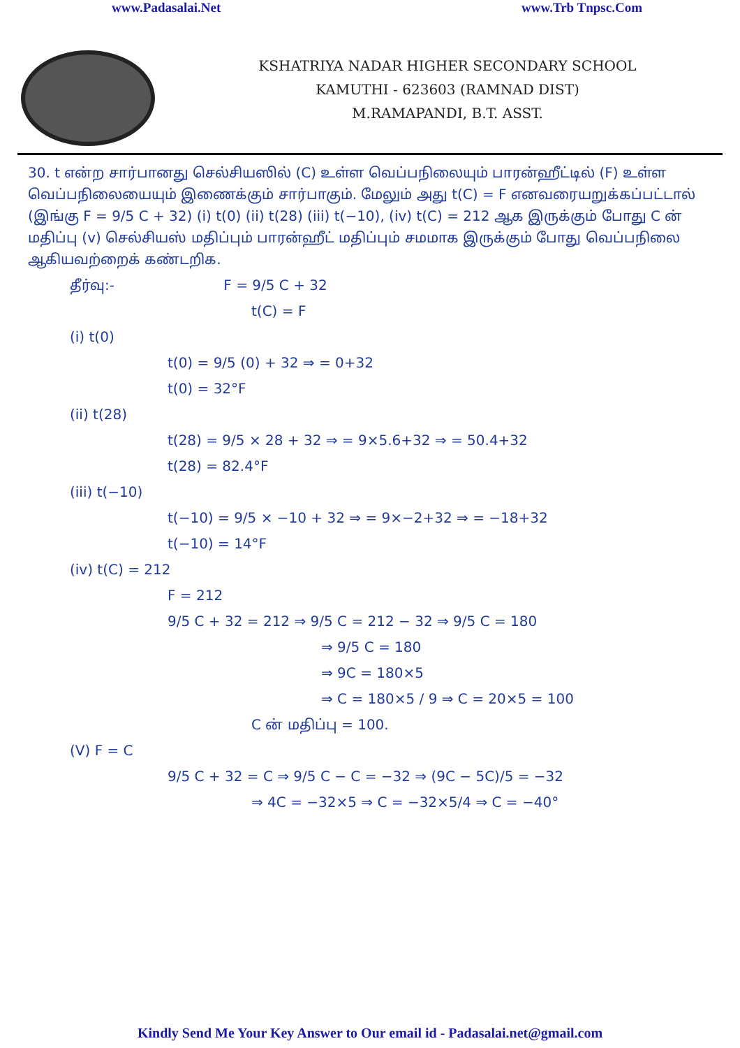www.Padasalai.Net www.Trb Tnpsc.Com
KSHATRIYA NADAR HIGHER SECONDARY SCHOOL
KAMUTHI - 623603 (RAMNAD DIST)
M.RAMAPANDI, B.T. ASST.
30. t என்ற சார்பானது செல்சியஸில் (C) உள்ள வெப்பநிலையும் பாரன்ஹீட்டில் (F) உள்ள வெப்பநிலையையும் இணைக்கும் சார்பாகும். மேலும் அது t(C) = F எனவரையறுக்கப்பட்டால் (இங்கு F = 9/5 C + 32) (i) t(0) (ii) t(28) (iii) t(−10), (iv) t(C) = 212 ஆக இருக்கும் போது C ன் மதிப்பு (v) செல்சியஸ் மதிப்பும் பாரன்ஹீட் மதிப்பும் சமமாக இருக்கும் போது வெப்பநிலை ஆகியவற்றைக் கண்டறிக.
தீர்வு:- F = 9/5 C + 32
t(C) = F
(i) t(0)
t(0) = 9/5 (0) + 32 ⇒ = 0+32
t(0) = 32°F
(ii) t(28)
t(28) = 9/5 × 28 + 32 ⇒ = 9×5.6+32 ⇒ = 50.4+32
t(28) = 82.4°F
(iii) t(−10)
t(−10) = 9/5 × −10 + 32 ⇒ = 9×−2+32 ⇒ = −18+32
t(−10) = 14°F
(iv) t(C) = 212
F = 212
9/5 C + 32 = 212 ⇒ 9/5 C = 212 − 32 ⇒ 9/5 C = 180
⇒ 9/5 C = 180
⇒ 9C = 180×5
⇒ C = 180×5 / 9 ⇒ C = 20×5 = 100
C ன் மதிப்பு = 100.
(V) F = C
9/5 C + 32 = C ⇒ 9/5 C − C = −32 ⇒ (9C − 5C)/5 = −32
⇒ 4C = −32×5 ⇒ C = −32×5/4 ⇒ C = −40°
Kindly Send Me Your Key Answer to Our email id - Padasalai.net@gmail.com